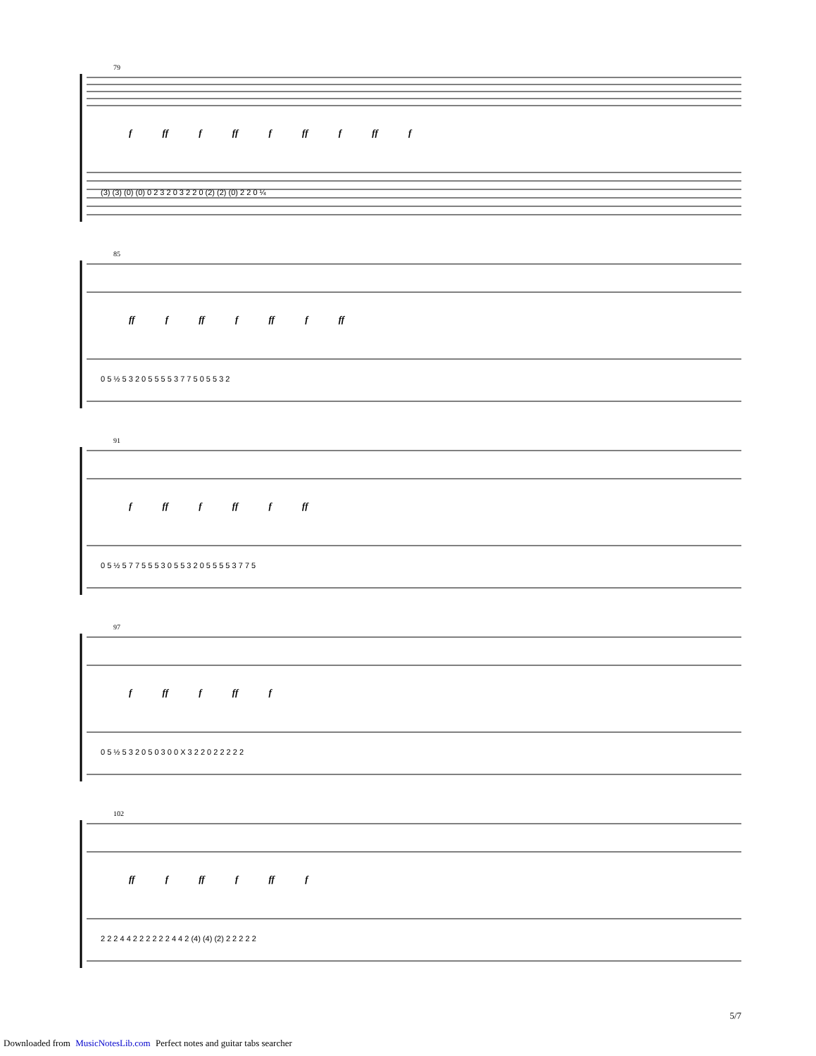79
f ff f ff f ff f ff f
(3) (3) (0) (0) 0 2 3 2 0 3 2 2 0 (2) (2) (0) 2 2 0 ¼
85
ff f ff f ff f ff
0 5 ½ 5 3 2 0 5 5 5 5 3 7 7 5 0 5 5 3 2
91
f ff f ff f ff
0 5 ½ 5 7 7 5 5 5 3 0 5 5 3 2 0 5 5 5 5 3 7 7 5
97
f ff f ff f
0 5 ½ 5 3 2 0 5 0 3 0 0 X 3 2 2 0 2 2 2 2 2
102
ff f ff f ff f
2 2 2 4 4 2 2 2 2 2 2 4 4 2 (4) (4) (2) 2 2 2 2 2
5/7
Downloaded from MusicNotesLib.com Perfect notes and guitar tabs searcher